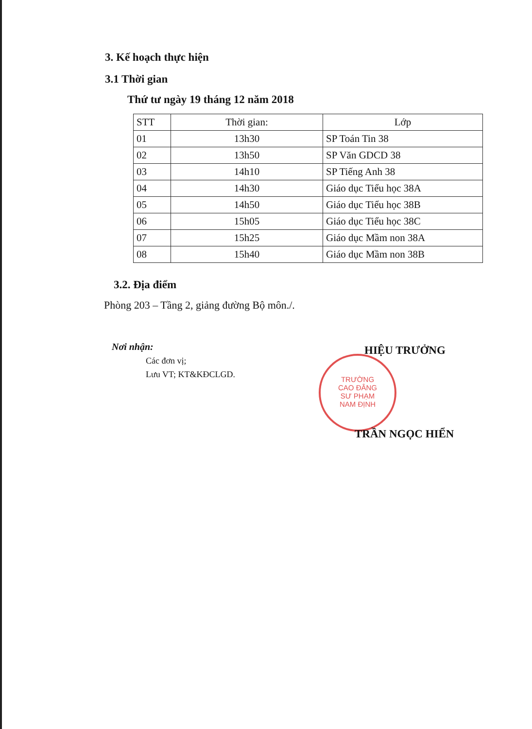3. Kế hoạch thực hiện
3.1 Thời gian
Thứ tư ngày 19 tháng 12 năm 2018
| STT | Thời gian: | Lớp |
| --- | --- | --- |
| 01 | 13h30 | SP Toán Tin 38 |
| 02 | 13h50 | SP Văn GDCD 38 |
| 03 | 14h10 | SP Tiếng Anh 38 |
| 04 | 14h30 | Giáo dục Tiểu học 38A |
| 05 | 14h50 | Giáo dục Tiểu học 38B |
| 06 | 15h05 | Giáo dục Tiểu học 38C |
| 07 | 15h25 | Giáo dục Mầm non 38A |
| 08 | 15h40 | Giáo dục Mầm non 38B |
3.2. Địa điểm
Phòng 203 – Tầng 2, giảng đường Bộ môn./.
Nơi nhận:
Các đơn vị;
Lưu VT; KT&KĐCLGD.
HIỆU TRƯỞNG
TRƯỜNG
CAO ĐẲNG
SƯ PHẠM
NAM ĐỊNH
TRẦN NGỌC HIỂN